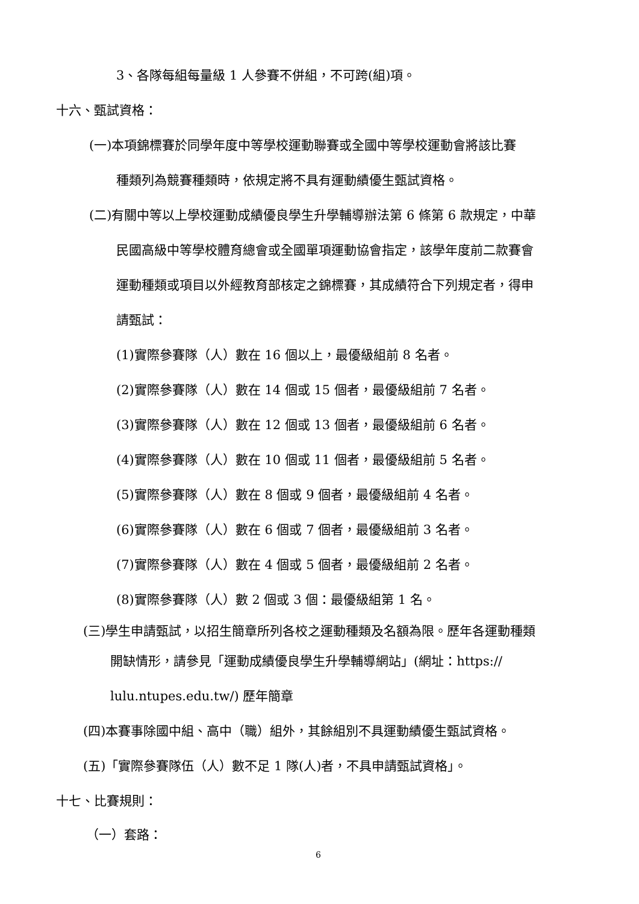3、各隊每組每量級 1 人參賽不併組，不可跨(組)項。
十六、甄試資格：
(一)本項錦標賽於同學年度中等學校運動聯賽或全國中等學校運動會將該比賽
種類列為競賽種類時，依規定將不具有運動績優生甄試資格。
(二)有關中等以上學校運動成績優良學生升學輔導辦法第 6 條第 6 款規定，中華
民國高級中等學校體育總會或全國單項運動協會指定，該學年度前二款賽會
運動種類或項目以外經教育部核定之錦標賽，其成績符合下列規定者，得申
請甄試：
(1)實際參賽隊（人）數在 16 個以上，最優級組前 8 名者。
(2)實際參賽隊（人）數在 14 個或 15 個者，最優級組前 7 名者。
(3)實際參賽隊（人）數在 12 個或 13 個者，最優級組前 6 名者。
(4)實際參賽隊（人）數在 10 個或 11 個者，最優級組前 5 名者。
(5)實際參賽隊（人）數在 8 個或 9 個者，最優級組前 4 名者。
(6)實際參賽隊（人）數在 6 個或 7 個者，最優級組前 3 名者。
(7)實際參賽隊（人）數在 4 個或 5 個者，最優級組前 2 名者。
(8)實際參賽隊（人）數 2 個或 3 個：最優級組第 1 名。
(三)學生申請甄試，以招生簡章所列各校之運動種類及名額為限。歷年各運動種類
開缺情形，請參見「運動成績優良學生升學輔導網站」(網址：https://
lulu.ntupes.edu.tw/) 歷年簡章
(四)本賽事除國中組、高中（職）組外，其餘組別不具運動績優生甄試資格。
(五)「實際參賽隊伍（人）數不足 1 隊(人)者，不具申請甄試資格」。
十七、比賽規則：
（一）套路：
6